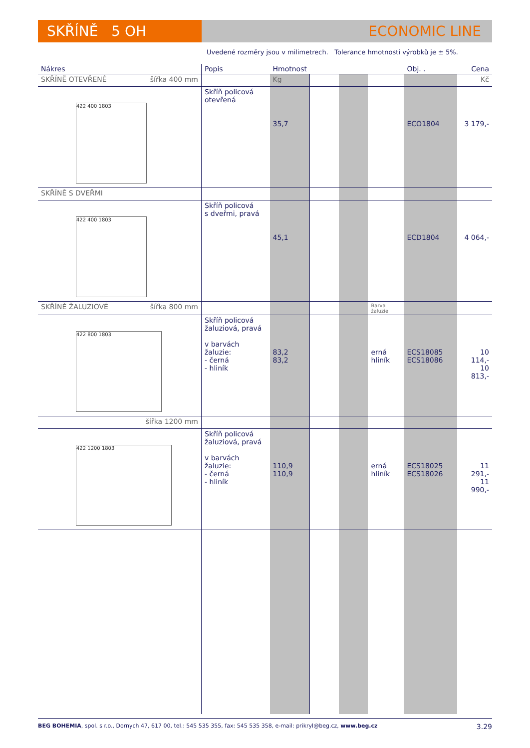SKŘÍNĚ 5 OH ECONOMIC LINE
Uvedené rozměry jsou v milimetrech. Tolerance hmotnosti výrobků je ± 5%.
| Nákres | Popis | Hmotnost | | | | Obj. . | Cena |
| --- | --- | --- | --- | --- | --- | --- | --- |
| SKŘÍNĚ OTEVŘENÉ šířka 400 mm | | Kg | | | | | Kč |
| 422 400 1803 | Skříň policová otevřená | 35,7 | | | | ECO1804 | 3 179,- |
| SKŘÍNĚ S DVEŘMI | | | | | | | |
| 422 400 1803 | Skříň policová s dveřmi, pravá | 45,1 | | | | ECD1804 | 4 064,- |
| SKŘÍNĚ ŽALUZIOVÉ šířka 800 mm | | | | | Barva žaluzie | | |
| 422 800 1803 | Skříň policová žaluziová, pravá v barvách žaluzie: - černá - hliník | 83,2 83,2 | | | erná hliník | ECS18085 ECS18086 | 10 114,- 10 813,- |
| šířka 1200 mm | | | | | | | |
| 422 1200 1803 | Skříň policová žaluziová, pravá v barvách žaluzie: - černá - hliník | 110,9 110,9 | | | erná hliník | ECS18025 ECS18026 | 11 291,- 11 990,- |
BEG BOHEMIA, spol. s r.o., Dornych 47, 617 00, tel.: 545 535 355, fax: 545 535 358, e-mail: prikryl@beg.cz, www.beg.cz 3.29